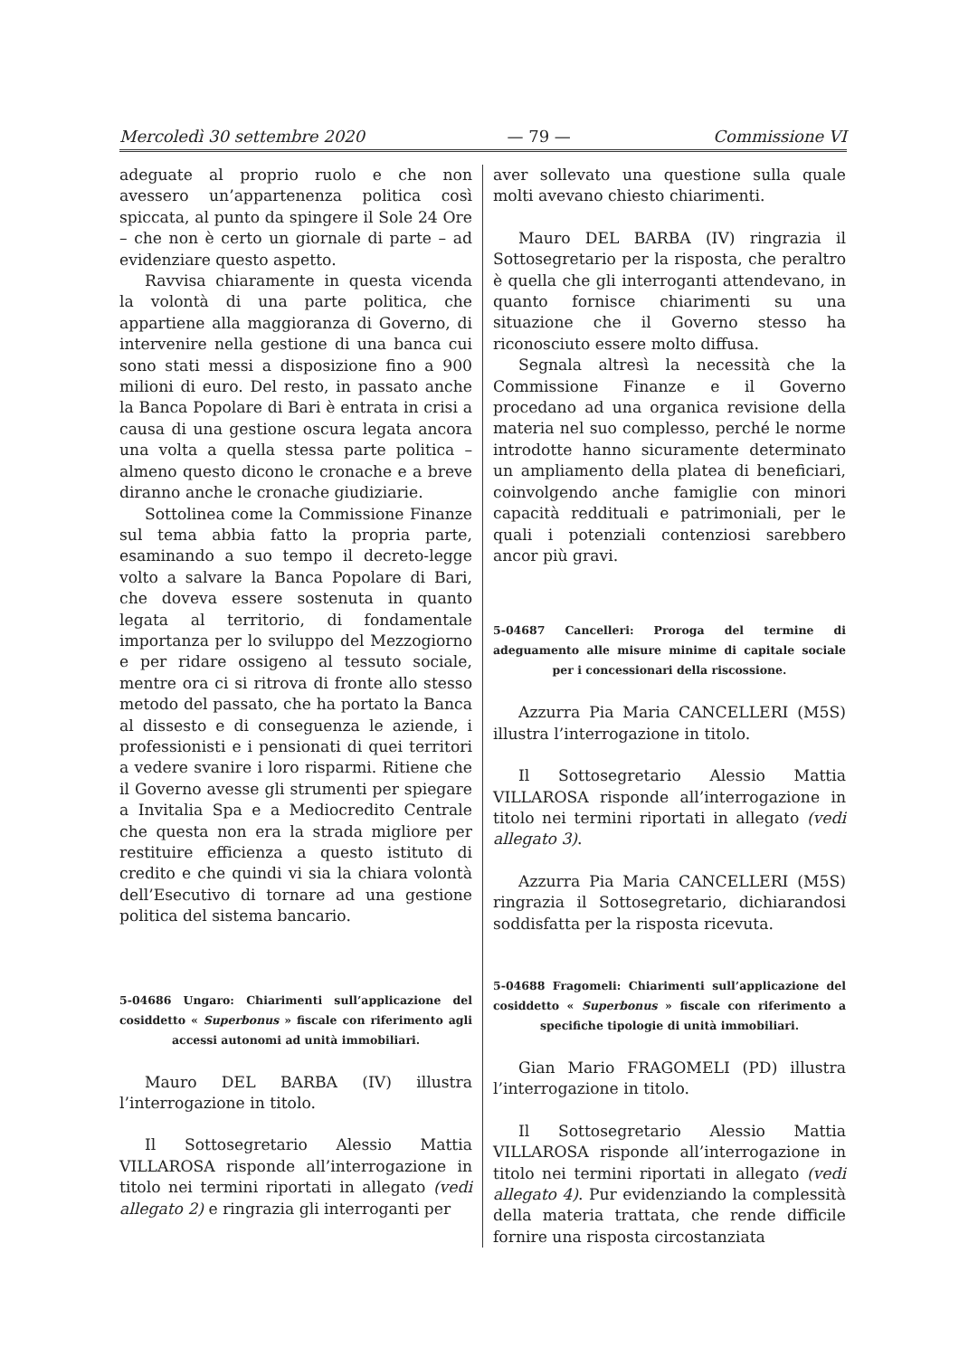Mercoledì 30 settembre 2020 — 79 — Commissione VI
adeguate al proprio ruolo e che non avessero un’appartenenza politica così spiccata, al punto da spingere il Sole 24 Ore – che non è certo un giornale di parte – ad evidenziare questo aspetto.
Ravvisa chiaramente in questa vicenda la volontà di una parte politica, che appartiene alla maggioranza di Governo, di intervenire nella gestione di una banca cui sono stati messi a disposizione fino a 900 milioni di euro. Del resto, in passato anche la Banca Popolare di Bari è entrata in crisi a causa di una gestione oscura legata ancora una volta a quella stessa parte politica – almeno questo dicono le cronache e a breve diranno anche le cronache giudiziarie.
Sottolinea come la Commissione Finanze sul tema abbia fatto la propria parte, esaminando a suo tempo il decreto-legge volto a salvare la Banca Popolare di Bari, che doveva essere sostenuta in quanto legata al territorio, di fondamentale importanza per lo sviluppo del Mezzogiorno e per ridare ossigeno al tessuto sociale, mentre ora ci si ritrova di fronte allo stesso metodo del passato, che ha portato la Banca al dissesto e di conseguenza le aziende, i professionisti e i pensionati di quei territori a vedere svanire i loro risparmi. Ritiene che il Governo avesse gli strumenti per spiegare a Invitalia Spa e a Mediocredito Centrale che questa non era la strada migliore per restituire efficienza a questo istituto di credito e che quindi vi sia la chiara volontà dell’Esecutivo di tornare ad una gestione politica del sistema bancario.
5-04686 Ungaro: Chiarimenti sull’applicazione del cosiddetto « Superbonus » fiscale con riferimento agli accessi autonomi ad unità immobiliari.
Mauro DEL BARBA (IV) illustra l’interrogazione in titolo.
Il Sottosegretario Alessio Mattia VILLAROSA risponde all’interrogazione in titolo nei termini riportati in allegato (vedi allegato 2) e ringrazia gli interroganti per
aver sollevato una questione sulla quale molti avevano chiesto chiarimenti.
Mauro DEL BARBA (IV) ringrazia il Sottosegretario per la risposta, che peraltro è quella che gli interroganti attendevano, in quanto fornisce chiarimenti su una situazione che il Governo stesso ha riconosciuto essere molto diffusa.
Segnala altresì la necessità che la Commissione Finanze e il Governo procedano ad una organica revisione della materia nel suo complesso, perché le norme introdotte hanno sicuramente determinato un ampliamento della platea di beneficiari, coinvolgendo anche famiglie con minori capacità reddituali e patrimoniali, per le quali i potenziali contenziosi sarebbero ancor più gravi.
5-04687 Cancelleri: Proroga del termine di adeguamento alle misure minime di capitale sociale per i concessionari della riscossione.
Azzurra Pia Maria CANCELLERI (M5S) illustra l’interrogazione in titolo.
Il Sottosegretario Alessio Mattia VILLAROSA risponde all’interrogazione in titolo nei termini riportati in allegato (vedi allegato 3).
Azzurra Pia Maria CANCELLERI (M5S) ringrazia il Sottosegretario, dichiarandosi soddisfatta per la risposta ricevuta.
5-04688 Fragomeli: Chiarimenti sull’applicazione del cosiddetto « Superbonus » fiscale con riferimento a specifiche tipologie di unità immobiliari.
Gian Mario FRAGOMELI (PD) illustra l’interrogazione in titolo.
Il Sottosegretario Alessio Mattia VILLAROSA risponde all’interrogazione in titolo nei termini riportati in allegato (vedi allegato 4). Pur evidenziando la complessità della materia trattata, che rende difficile fornire una risposta circostanziata